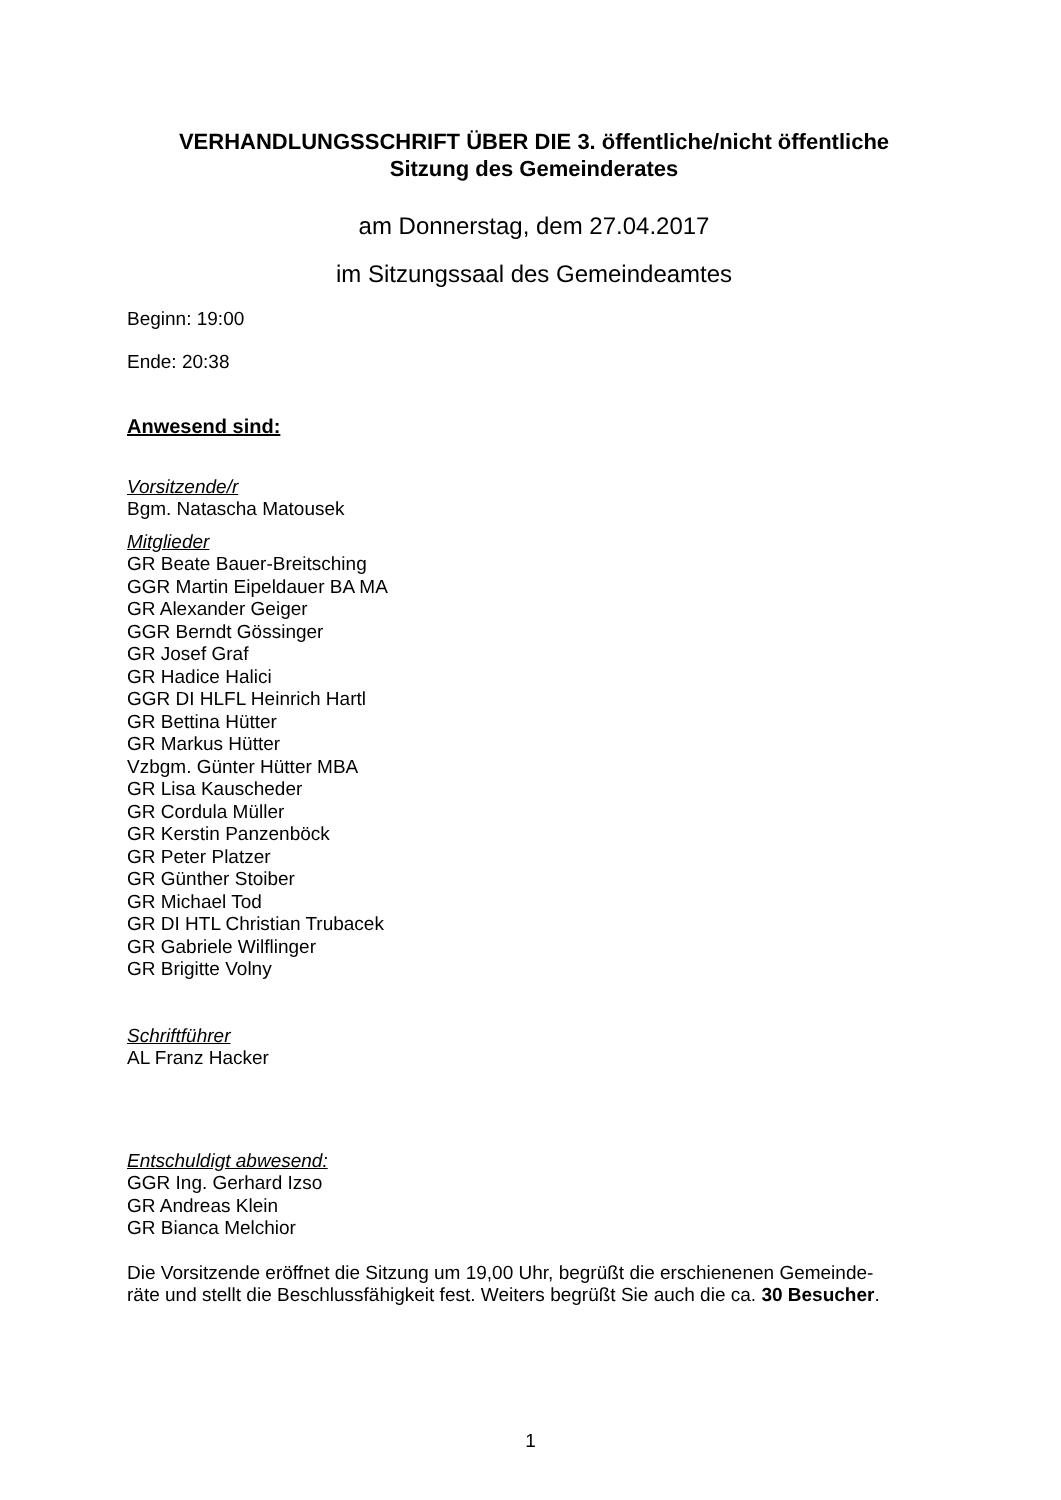VERHANDLUNGSSCHRIFT ÜBER DIE 3. öffentliche/nicht öffentliche
Sitzung des Gemeinderates
am Donnerstag, dem 27.04.2017
im Sitzungssaal des Gemeindeamtes
Beginn: 19:00
Ende: 20:38
Anwesend sind:
Vorsitzende/r
Bgm. Natascha Matousek
Mitglieder
GR Beate Bauer-Breitsching
GGR Martin Eipeldauer BA MA
GR Alexander Geiger
GGR Berndt Gössinger
GR Josef Graf
GR Hadice Halici
GGR DI HLFL Heinrich Hartl
GR Bettina Hütter
GR Markus Hütter
Vzbgm. Günter Hütter MBA
GR Lisa Kauscheder
GR Cordula Müller
GR Kerstin Panzenböck
GR Peter Platzer
GR Günther Stoiber
GR Michael Tod
GR DI HTL Christian Trubacek
GR Gabriele Wilflinger
GR Brigitte Volny
Schriftführer
AL Franz Hacker
Entschuldigt abwesend:
GGR Ing. Gerhard Izso
GR Andreas Klein
GR Bianca Melchior
Die Vorsitzende eröffnet die Sitzung um 19,00 Uhr, begrüßt die erschienenen Gemeinde-
räte und stellt die Beschlussfähigkeit fest. Weiters begrüßt Sie auch die ca. 30 Besucher.
1